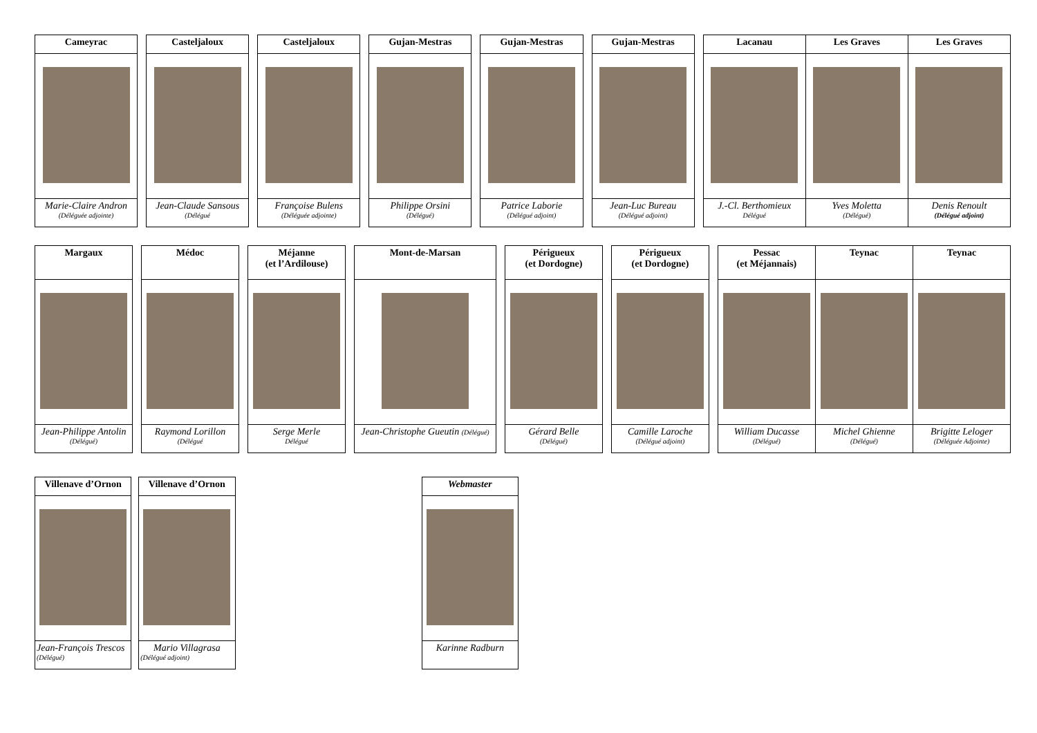| Cameyrac | | Casteljaloux | | Casteljaloux | | Gujan-Mestras | | Gujan-Mestras | | Gujan-Mestras | | Lacanau | Les Graves | Les Graves |
| Marie-Claire Andron (Déléguée adjointe) | | Jean-Claude Sansous (Délégué | | Françoise Bulens (Déléguée adjointe) | | Philippe Orsini (Délégué) | | Patrice Laborie (Délégué adjoint) | | Jean-Luc Bureau (Délégué adjoint) | | J.-Cl. Berthomieux Délégué | Yves Moletta (Délégué) | Denis Renoult (Délégué adjoint) |
| Margaux | | Médoc | | Méjanne (et l’Ardilouse) | | Mont-de-Marsan | | Périgueux (et Dordogne) | | Périgueux (et Dordogne) | | Pessac (et Méjannais) | Teynac | Teynac |
| Jean-Philippe Antolin (Délégué) | | Raymond Lorillon (Délégué | | Serge Merle Délégué | | Jean-Christophe Gueutin (Délégué) | | Gérard Belle (Délégué) | | Camille Laroche (Délégué adjoint) | | William Ducasse (Délégué) | Michel Ghienne (Délégué) | Brigitte Leloger (Déléguée Adjointe) |
| Villenave d’Ornon | | Villenave d’Ornon | | Webmaster |
| Jean-François Trescos (Délégué) | | Mario Villagrasa (Délégué adjoint) | | Karinne Radburn |